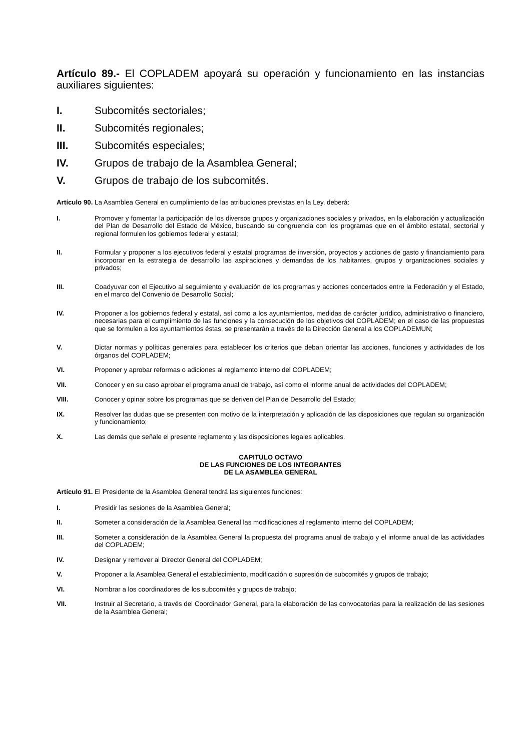Artículo 89.- El COPLADEM apoyará su operación y funcionamiento en las instancias auxiliares siguientes:
I. Subcomités sectoriales;
II. Subcomités regionales;
III. Subcomités especiales;
IV. Grupos de trabajo de la Asamblea General;
V. Grupos de trabajo de los subcomités.
Artículo 90. La Asamblea General en cumplimiento de las atribuciones previstas en la Ley, deberá:
I. Promover y fomentar la participación de los diversos grupos y organizaciones sociales y privados, en la elaboración y actualización del Plan de Desarrollo del Estado de México, buscando su congruencia con los programas que en el ámbito estatal, sectorial y regional formulen los gobiernos federal y estatal;
II. Formular y proponer a los ejecutivos federal y estatal programas de inversión, proyectos y acciones de gasto y financiamiento para incorporar en la estrategia de desarrollo las aspiraciones y demandas de los habitantes, grupos y organizaciones sociales y privados;
III. Coadyuvar con el Ejecutivo al seguimiento y evaluación de los programas y acciones concertados entre la Federación y el Estado, en el marco del Convenio de Desarrollo Social;
IV. Proponer a los gobiernos federal y estatal, así como a los ayuntamientos, medidas de carácter jurídico, administrativo o financiero, necesarias para el cumplimiento de las funciones y la consecución de los objetivos del COPLADEM; en el caso de las propuestas que se formulen a los ayuntamientos éstas, se presentarán a través de la Dirección General a los COPLADEMUN;
V. Dictar normas y políticas generales para establecer los criterios que deban orientar las acciones, funciones y actividades de los órganos del COPLADEM;
VI. Proponer y aprobar reformas o adiciones al reglamento interno del COPLADEM;
VII. Conocer y en su caso aprobar el programa anual de trabajo, así como el informe anual de actividades del COPLADEM;
VIII. Conocer y opinar sobre los programas que se deriven del Plan de Desarrollo del Estado;
IX. Resolver las dudas que se presenten con motivo de la interpretación y aplicación de las disposiciones que regulan su organización y funcionamiento;
X. Las demás que señale el presente reglamento y las disposiciones legales aplicables.
CAPITULO OCTAVO
DE LAS FUNCIONES DE LOS INTEGRANTES
DE LA ASAMBLEA GENERAL
Artículo 91. El Presidente de la Asamblea General tendrá las siguientes funciones:
I. Presidir las sesiones de la Asamblea General;
II. Someter a consideración de la Asamblea General las modificaciones al reglamento interno del COPLADEM;
III. Someter a consideración de la Asamblea General la propuesta del programa anual de trabajo y el informe anual de las actividades del COPLADEM;
IV. Designar y remover al Director General del COPLADEM;
V. Proponer a la Asamblea General el establecimiento, modificación o supresión de subcomités y grupos de trabajo;
VI. Nombrar a los coordinadores de los subcomités y grupos de trabajo;
VII. Instruir al Secretario, a través del Coordinador General, para la elaboración de las convocatorias para la realización de las sesiones de la Asamblea General;